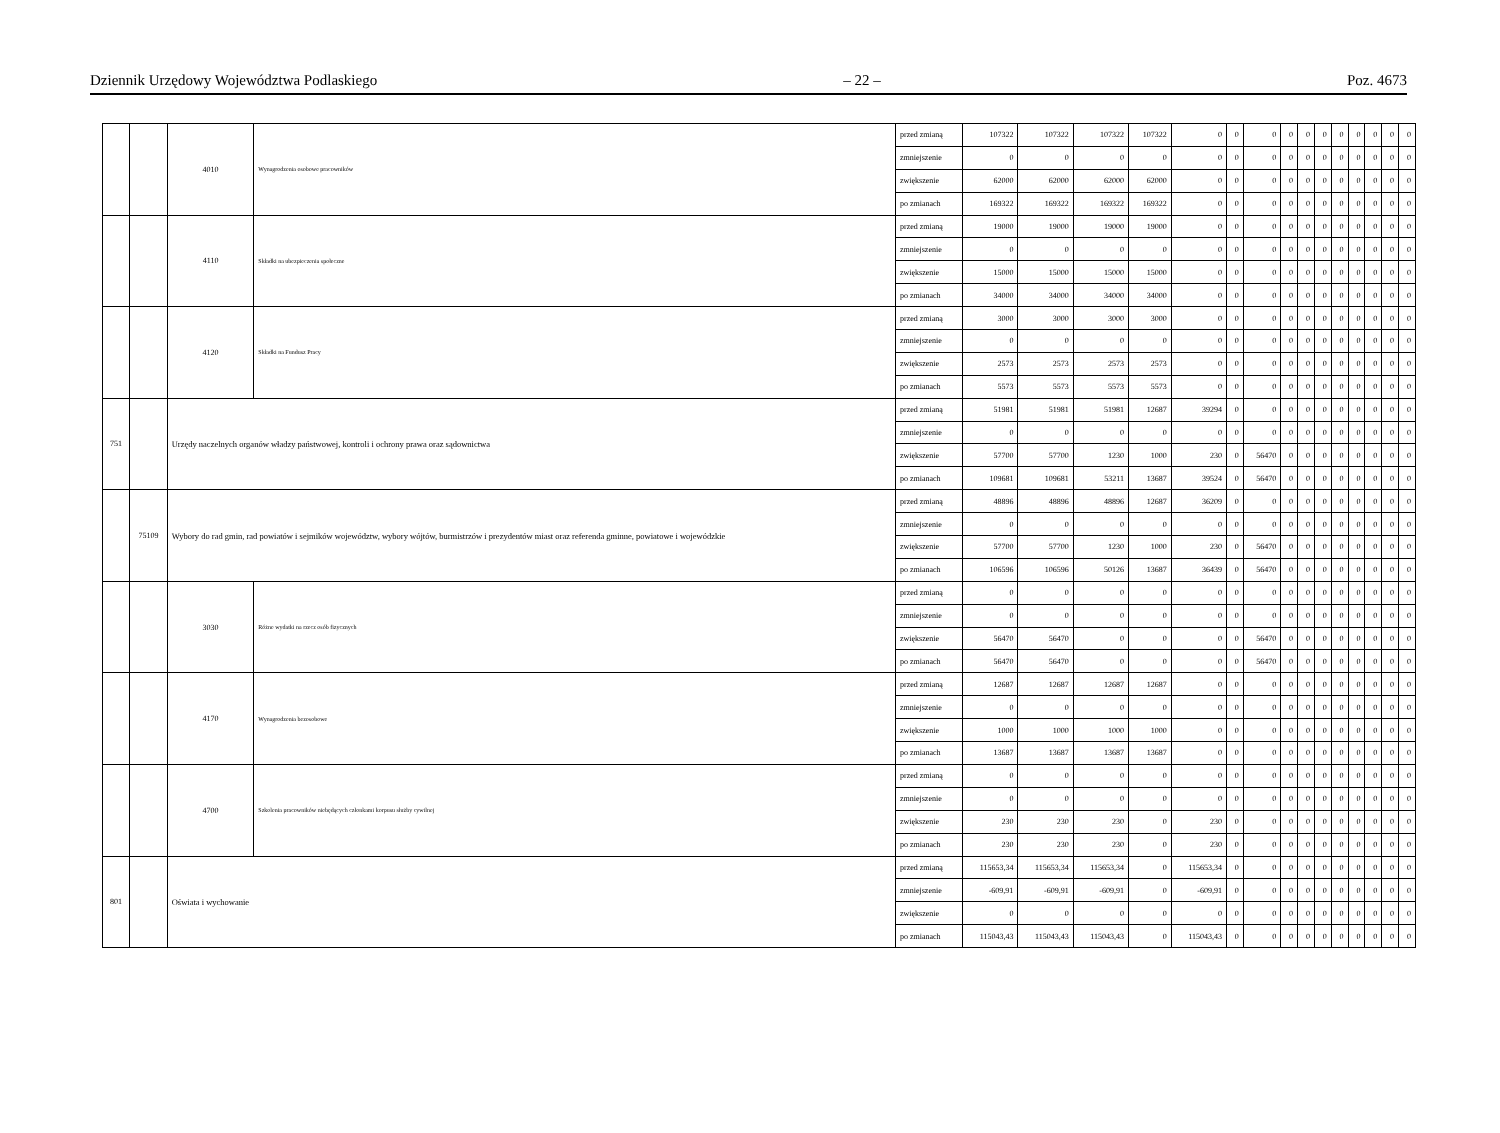Dziennik Urzędowy Województwa Podlaskiego – 22 – Poz. 4673
| | | 4010 | Wynagrodzenia osobowe pracowników | przed zmianą | 107322 | 107322 | 107322 | 107322 | 0 | 0 | 0 | 0 | 0 | 0 | 0 | 0 | 0 | 0 | 0 |
| | | | | zmniejszenie | 0 | 0 | 0 | 0 | 0 | 0 | 0 | 0 | 0 | 0 | 0 | 0 | 0 | 0 | 0 |
| | | | | zwiększenie | 62000 | 62000 | 62000 | 62000 | 0 | 0 | 0 | 0 | 0 | 0 | 0 | 0 | 0 | 0 | 0 |
| | | | | po zmianach | 169322 | 169322 | 169322 | 169322 | 0 | 0 | 0 | 0 | 0 | 0 | 0 | 0 | 0 | 0 | 0 |
| | | 4110 | Składki na ubezpieczenia społeczne | przed zmianą | 19000 | 19000 | 19000 | 19000 | 0 | 0 | 0 | 0 | 0 | 0 | 0 | 0 | 0 | 0 | 0 |
| | | | | zmniejszenie | 0 | 0 | 0 | 0 | 0 | 0 | 0 | 0 | 0 | 0 | 0 | 0 | 0 | 0 | 0 |
| | | | | zwiększenie | 15000 | 15000 | 15000 | 15000 | 0 | 0 | 0 | 0 | 0 | 0 | 0 | 0 | 0 | 0 | 0 |
| | | | | po zmianach | 34000 | 34000 | 34000 | 34000 | 0 | 0 | 0 | 0 | 0 | 0 | 0 | 0 | 0 | 0 | 0 |
| | | 4120 | Składki na Fundusz Pracy | przed zmianą | 3000 | 3000 | 3000 | 3000 | 0 | 0 | 0 | 0 | 0 | 0 | 0 | 0 | 0 | 0 | 0 |
| | | | | zmniejszenie | 0 | 0 | 0 | 0 | 0 | 0 | 0 | 0 | 0 | 0 | 0 | 0 | 0 | 0 | 0 |
| | | | | zwiększenie | 2573 | 2573 | 2573 | 2573 | 0 | 0 | 0 | 0 | 0 | 0 | 0 | 0 | 0 | 0 | 0 |
| | | | | po zmianach | 5573 | 5573 | 5573 | 5573 | 0 | 0 | 0 | 0 | 0 | 0 | 0 | 0 | 0 | 0 | 0 |
| 751 | | Urzędy naczelnych organów władzy państwowej, kontroli i ochrony prawa oraz sądownictwa | | przed zmianą | 51981 | 51981 | 51981 | 12687 | 39294 | 0 | 0 | 0 | 0 | 0 | 0 | 0 | 0 | 0 | 0 |
| | | | | zmniejszenie | 0 | 0 | 0 | 0 | 0 | 0 | 0 | 0 | 0 | 0 | 0 | 0 | 0 | 0 | 0 |
| | | | | zwiększenie | 57700 | 57700 | 1230 | 1000 | 230 | 0 | 56470 | 0 | 0 | 0 | 0 | 0 | 0 | 0 | 0 |
| | | | | po zmianach | 109681 | 109681 | 53211 | 13687 | 39524 | 0 | 56470 | 0 | 0 | 0 | 0 | 0 | 0 | 0 | 0 |
| | 75109 | Wybory do rad gmin, rad powiatów i sejmików województw, wybory wójtów, burmistrzów i prezydentów miast oraz referenda gminne, powiatowe i wojewódzkie | | przed zmianą | 48896 | 48896 | 48896 | 12687 | 36209 | 0 | 0 | 0 | 0 | 0 | 0 | 0 | 0 | 0 | 0 |
| | | | | zmniejszenie | 0 | 0 | 0 | 0 | 0 | 0 | 0 | 0 | 0 | 0 | 0 | 0 | 0 | 0 | 0 |
| | | | | zwiększenie | 57700 | 57700 | 1230 | 1000 | 230 | 0 | 56470 | 0 | 0 | 0 | 0 | 0 | 0 | 0 | 0 |
| | | | | po zmianach | 106596 | 106596 | 50126 | 13687 | 36439 | 0 | 56470 | 0 | 0 | 0 | 0 | 0 | 0 | 0 | 0 |
| | | 3030 | Różne wydatki na rzecz osób fizycznych | przed zmianą | 0 | 0 | 0 | 0 | 0 | 0 | 0 | 0 | 0 | 0 | 0 | 0 | 0 | 0 | 0 |
| | | | | zmniejszenie | 0 | 0 | 0 | 0 | 0 | 0 | 0 | 0 | 0 | 0 | 0 | 0 | 0 | 0 | 0 |
| | | | | zwiększenie | 56470 | 56470 | 0 | 0 | 0 | 0 | 56470 | 0 | 0 | 0 | 0 | 0 | 0 | 0 | 0 |
| | | | | po zmianach | 56470 | 56470 | 0 | 0 | 0 | 0 | 56470 | 0 | 0 | 0 | 0 | 0 | 0 | 0 | 0 |
| | | 4170 | Wynagrodzenia bezosobowe | przed zmianą | 12687 | 12687 | 12687 | 12687 | 0 | 0 | 0 | 0 | 0 | 0 | 0 | 0 | 0 | 0 | 0 |
| | | | | zmniejszenie | 0 | 0 | 0 | 0 | 0 | 0 | 0 | 0 | 0 | 0 | 0 | 0 | 0 | 0 | 0 |
| | | | | zwiększenie | 1000 | 1000 | 1000 | 1000 | 0 | 0 | 0 | 0 | 0 | 0 | 0 | 0 | 0 | 0 | 0 |
| | | | | po zmianach | 13687 | 13687 | 13687 | 13687 | 0 | 0 | 0 | 0 | 0 | 0 | 0 | 0 | 0 | 0 | 0 |
| | | 4700 | Szkolenia pracowników niebędących członkami korpusu służby cywilnej | przed zmianą | 0 | 0 | 0 | 0 | 0 | 0 | 0 | 0 | 0 | 0 | 0 | 0 | 0 | 0 | 0 |
| | | | | zmniejszenie | 0 | 0 | 0 | 0 | 0 | 0 | 0 | 0 | 0 | 0 | 0 | 0 | 0 | 0 | 0 |
| | | | | zwiększenie | 230 | 230 | 230 | 0 | 230 | 0 | 0 | 0 | 0 | 0 | 0 | 0 | 0 | 0 | 0 |
| | | | | po zmianach | 230 | 230 | 230 | 0 | 230 | 0 | 0 | 0 | 0 | 0 | 0 | 0 | 0 | 0 | 0 |
| 801 | | Oświata i wychowanie | | przed zmianą | 115653,34 | 115653,34 | 115653,34 | 0 | 115653,34 | 0 | 0 | 0 | 0 | 0 | 0 | 0 | 0 | 0 | 0 |
| | | | | zmniejszenie | -609,91 | -609,91 | -609,91 | 0 | -609,91 | 0 | 0 | 0 | 0 | 0 | 0 | 0 | 0 | 0 | 0 |
| | | | | zwiększenie | 0 | 0 | 0 | 0 | 0 | 0 | 0 | 0 | 0 | 0 | 0 | 0 | 0 | 0 | 0 |
| | | | | po zmianach | 115043,43 | 115043,43 | 115043,43 | 0 | 115043,43 | 0 | 0 | 0 | 0 | 0 | 0 | 0 | 0 | 0 | 0 |